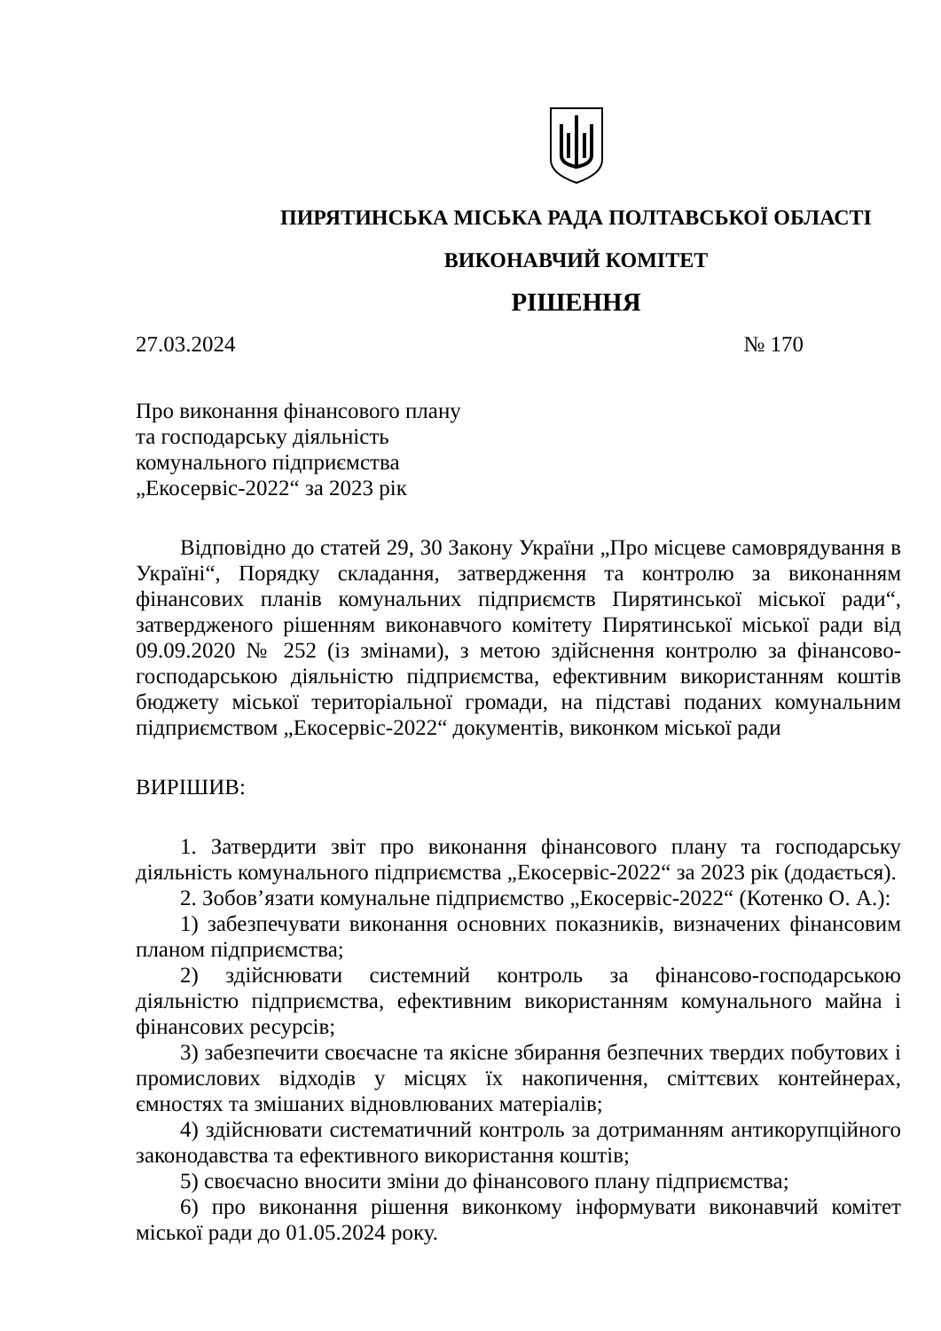ПИРЯТИНСЬКА МІСЬКА РАДА ПОЛТАВСЬКОЇ ОБЛАСТІ
ВИКОНАВЧИЙ КОМІТЕТ
РІШЕННЯ
27.03.2024 № 170
Про виконання фінансового плану
та господарську діяльність
комунального підприємства
„Екосервіс-2022“ за 2023 рік
Відповідно до статей 29, 30 Закону України „Про місцеве самоврядування в Україні“, Порядку складання, затвердження та контролю за виконанням фінансових планів комунальних підприємств Пирятинської міської ради“, затвердженого рішенням виконавчого комітету Пирятинської міської ради від 09.09.2020 № 252 (із змінами), з метою здійснення контролю за фінансово-господарською діяльністю підприємства, ефективним використанням коштів бюджету міської територіальної громади, на підставі поданих комунальним підприємством „Екосервіс-2022“ документів, виконком міської ради
ВИРІШИВ:
1. Затвердити звіт про виконання фінансового плану та господарську діяльність комунального підприємства „Екосервіс-2022“ за 2023 рік (додається).
2. Зобов’язати комунальне підприємство „Екосервіс-2022“ (Котенко О. А.):
1) забезпечувати виконання основних показників, визначених фінансовим планом підприємства;
2) здійснювати системний контроль за фінансово-господарською діяльністю підприємства, ефективним використанням комунального майна і фінансових ресурсів;
3) забезпечити своєчасне та якісне збирання безпечних твердих побутових і промислових відходів у місцях їх накопичення, сміттєвих контейнерах, ємностях та змішаних відновлюваних матеріалів;
4) здійснювати систематичний контроль за дотриманням антикорупційного законодавства та ефективного використання коштів;
5) своєчасно вносити зміни до фінансового плану підприємства;
6) про виконання рішення виконкому інформувати виконавчий комітет міської ради до 01.05.2024 року.